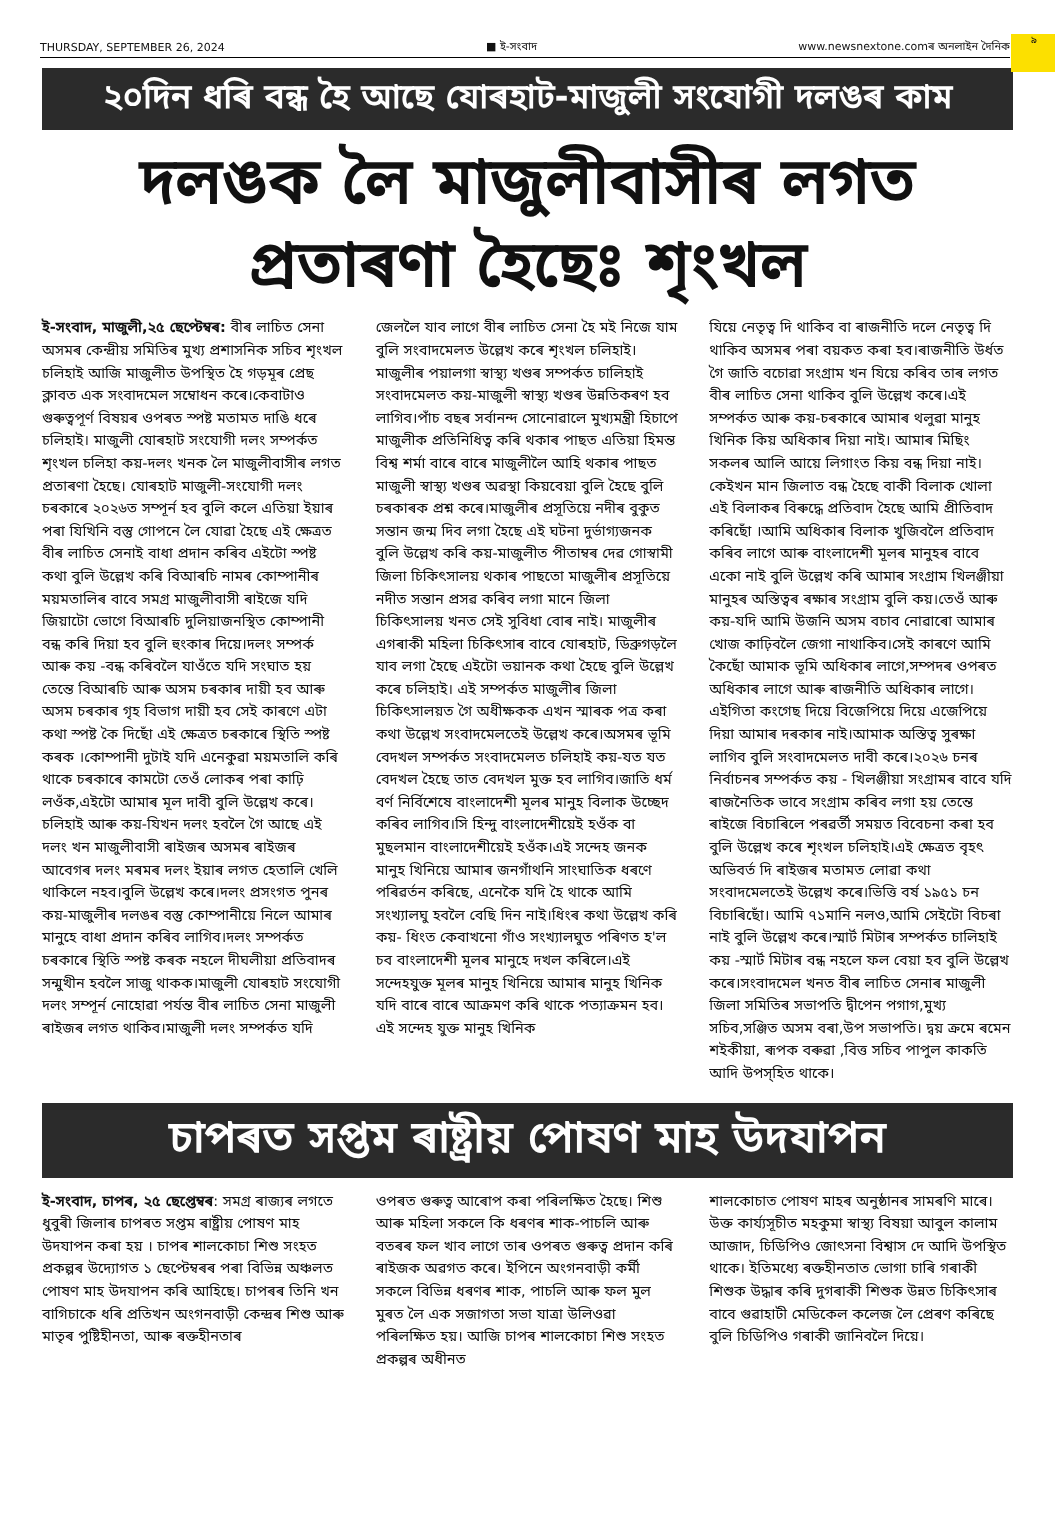THURSDAY, SEPTEMBER 26, 2024 ■ ই-সংবাদ www.newsnextone.comৰ অনলাইন দৈনিক
৯
২০দিন ধৰি বন্ধ হৈ আছে যোৰহাট-মাজুলী সংযোগী দলঙৰ কাম
দলঙক লৈ মাজুলীবাসীৰ লগত প্ৰতাৰণা হৈছেঃ শৃংখল
ই-সংবাদ, মাজুলী,২৫ ছেপ্টেম্বৰ: বীৰ লাচিত সেনা অসমৰ কেন্দ্ৰীয় সমিতিৰ মুখ্য প্ৰশাসনিক সচিব শৃংখল চলিহাই আজি মাজুলীত উপস্থিত হৈ গড়মূৰ প্ৰেছ ক্লাবত এক সংবাদমেল সম্বোধন কৰে।কেবাটাও গুৰুত্বপূৰ্ণ বিষয়ৰ ওপৰত স্পষ্ট মতামত দাঙি ধৰে চলিহাই। মাজুলী যোৰহাট সংযোগী দলং সম্পৰ্কত শৃংখল চলিহা কয়-দলং খনক লৈ মাজুলীবাসীৰ লগত প্ৰতাৰণা হৈছে। যোৰহাট মাজুলী-সংযোগী দলং চৰকাৰে ২০২৬ত সম্পূৰ্ন হব বুলি কলে এতিয়া ইয়াৰ পৰা যিখিনি বস্তু গোপনে লৈ যোৱা হৈছে এই ক্ষেত্ৰত বীৰ লাচিত সেনাই বাধা প্ৰদান কৰিব এইটো স্পষ্ট কথা বুলি উল্লেখ কৰি বিআৰচি নামৰ কোম্পানীৰ ময়মতালিৰ বাবে সমগ্ৰ মাজুলীবাসী ৰাইজে যদি জিয়াটো ভোগে বিআৰচি দুলিয়াজনস্থিত কোম্পানী বন্ধ কৰি দিয়া হব বুলি হুংকাৰ দিয়ে।দলং সম্পৰ্ক আৰু কয় -বন্ধ কৰিবলৈ যাওঁতে যদি সংঘাত হয় তেন্তে বিআৰচি আৰু অসম চৰকাৰ দায়ী হব আৰু অসম চৰকাৰ গৃহ বিভাগ দায়ী হব সেই কাৰণে এটা কথা স্পষ্ট কৈ দিছোঁ এই ক্ষেত্ৰত চৰকাৰে স্থিতি স্পষ্ট কৰক ।কোম্পানী দুটাই যদি এনেকুৱা ময়মতালি কৰি থাকে চৰকাৰে কামটো তেওঁ লোকৰ পৰা কাঢ়ি লওঁক,এইটো আমাৰ মূল দাবী বুলি উল্লেখ কৰে।চলিহাই আৰু কয়-যিখন দলং হবলৈ গৈ আছে এই দলং খন মাজুলীবাসী ৰাইজৰ অসমৰ ৰাইজৰ আবেগৰ দলং মৰমৰ দলং ইয়াৰ লগত হেতালি খেলি থাকিলে নহব।বুলি উল্লেখ কৰে।দলং প্ৰসংগত পুনৰ কয়-মাজুলীৰ দলঙৰ বস্তু কোম্পানীয়ে নিলে আমাৰ মানুহে বাধা প্ৰদান কৰিব লাগিব।দলং সম্পৰ্কত চৰকাৰে স্থিতি স্পষ্ট কৰক নহলে দীঘলীয়া প্ৰতিবাদৰ সন্মুখীন হবলৈ সাজু থাকক।মাজুলী যোৰহাট সংযোগী দলং সম্পূৰ্ন নোহোৱা পৰ্যন্ত বীৰ লাচিত সেনা মাজুলী ৰাইজৰ লগত থাকিব।মাজুলী দলং সম্পৰ্কত যদি
জেললৈ যাব লাগে বীৰ লাচিত সেনা হৈ মই নিজে যাম বুলি সংবাদমেলত উল্লেখ কৰে শৃংখল চলিহাই।মাজুলীৰ পয়ালগা স্বাস্থ্য খণ্ডৰ সম্পৰ্কত চালিহাই সংবাদমেলত কয়-মাজুলী স্বাস্থ্য খণ্ডৰ উন্নতিকৰণ হব লাগিব।পাঁচ বছৰ সৰ্বানন্দ সোনোৱালে মুখ্যমন্ত্ৰী হিচাপে মাজুলীক প্ৰতিনিধিত্ব কৰি থকাৰ পাছত এতিয়া হিমন্ত বিশ্ব শৰ্মা বাৰে বাৰে মাজুলীলৈ আহি থকাৰ পাছত মাজুলী স্বাস্থ্য খণ্ডৰ অৱস্থা কিয়বেয়া বুলি হৈছে বুলি চৰকাৰক প্ৰশ্ন কৰে।মাজুলীৰ প্ৰসূতিয়ে নদীৰ বুকুত সন্তান জন্ম দিব লগা হৈছে এই ঘটনা দুৰ্ভাগ্যজনক বুলি উল্লেখ কৰি কয়-মাজুলীত পীতাম্বৰ দেৱ গোস্বামী জিলা চিকিৎসালয় থকাৰ পাছতো মাজুলীৰ প্ৰসূতিয়ে নদীত সন্তান প্ৰসৱ কৰিব লগা মানে জিলা চিকিৎসালয় খনত সেই সুবিধা বোৰ নাই। মাজুলীৰ এগৰাকী মহিলা চিকিৎসাৰ বাবে যোৰহাট, ডিব্ৰুগড়লৈ যাব লগা হৈছে এইটো ভয়ানক কথা হৈছে বুলি উল্লেখ কৰে চলিহাই। এই সম্পৰ্কত মাজুলীৰ জিলা চিকিৎসালয়ত গৈ অধীক্ষকক এখন স্মাৰক পত্ৰ কৰা কথা উল্লেখ সংবাদমেলতেই উল্লেখ কৰে।অসমৰ ভূমি বেদখল সম্পৰ্কত সংবাদমেলত চলিহাই কয়-যত যত বেদখল হৈছে তাত বেদখল মুক্ত হব লাগিব।জাতি ধৰ্ম বৰ্ণ নিৰ্বিশেষে বাংলাদেশী মূলৰ মানুহ বিলাক উচ্ছেদ কৰিব লাগিব।সি হিন্দু বাংলাদেশীয়েই হওঁক বা মুছলমান বাংলাদেশীয়েই হওঁক।এই সন্দেহ জনক মানুহ খিনিয়ে আমাৰ জনগাঁথনি সাংঘাতিক ধৰণে পৰিৱৰ্তন কৰিছে, এনেকৈ যদি হৈ থাকে আমি সংখ্যালঘু হবলৈ বেছি দিন নাই।ধিংৰ কথা উল্লেখ কৰি কয়- ধিংত কেবাখনো গাঁও সংখ্যালঘুত পৰিণত হ'ল চব বাংলাদেশী মূলৰ মানুহে দখল কৰিলে।এই সন্দেহযুক্ত মূলৰ মানুহ খিনিয়ে আমাৰ মানুহ খিনিক যদি বাৰে বাৰে আক্ৰমণ কৰি থাকে পত্যাক্ৰমন হব।এই সন্দেহ যুক্ত মানুহ খিনিক
যিয়ে নেতৃত্ব দি থাকিব বা ৰাজনীতি দলে নেতৃত্ব দি থাকিব অসমৰ পৰা বয়কত কৰা হব।ৰাজনীতি উৰ্ধত গৈ জাতি বচোৱা সংগ্ৰাম খন যিয়ে কৰিব তাৰ লগত বীৰ লাচিত সেনা থাকিব বুলি উল্লেখ কৰে।এই সম্পৰ্কত আৰু কয়-চৰকাৰে আমাৰ থলুৱা মানুহ খিনিক কিয় অধিকাৰ দিয়া নাই। আমাৰ মিছিং সকলৰ আলি আয়ে লিগাংত কিয় বন্ধ দিয়া নাই।কেইখন মান জিলাত বন্ধ হৈছে বাকী বিলাক খোলা এই বিলাকৰ বিৰুদ্ধে প্ৰতিবাদ হৈছে আমি প্ৰীতিবাদ কৰিছোঁ ।আমি অধিকাৰ বিলাক খুজিবলৈ প্ৰতিবাদ কৰিব লাগে আৰু বাংলাদেশী মূলৰ মানুহৰ বাবে একো নাই বুলি উল্লেখ কৰি আমাৰ সংগ্ৰাম খিলঞ্জীয়া মানুহৰ অস্তিত্বৰ ৰক্ষাৰ সংগ্ৰাম বুলি কয়।তেওঁ আৰু কয়-যদি আমি উজনি অসম বচাব নোৱাৰো আমাৰ খোজ কাঢ়িবলৈ জেগা নাথাকিব।সেই কাৰণে আমি কৈছোঁ আমাক ভূমি অধিকাৰ লাগে,সম্পদৰ ওপৰত অধিকাৰ লাগে আৰু ৰাজনীতি অধিকাৰ লাগে।এইগিতা কংগেছ দিয়ে বিজেপিয়ে দিয়ে এজেপিয়ে দিয়া আমাৰ দৰকাৰ নাই।আমাক অস্তিত্ব সুৰক্ষা লাগিব বুলি সংবাদমেলত দাবী কৰে।২০২৬ চনৰ নিৰ্বাচনৰ সম্পৰ্কত কয় - খিলঞ্জীয়া সংগ্ৰামৰ বাবে যদি ৰাজনৈতিক ভাবে সংগ্ৰাম কৰিব লগা হয় তেন্তে ৰাইজে বিচাৰিলে পৰৱৰ্তী সময়ত বিবেচনা কৰা হব বুলি উল্লেখ কৰে শৃংখল চলিহাই।এই ক্ষেত্ৰত বৃহৎ অভিবৰ্ত দি ৰাইজৰ মতামত লোৱা কথা সংবাদমেলতেই উল্লেখ কৰে।ভিত্তি বৰ্ষ ১৯৫১ চন বিচাৰিছোঁ। আমি ৭১মানি নলও,আমি সেইটো বিচৰা নাই বুলি উল্লেখ কৰে।স্মাৰ্ট মিটাৰ সম্পৰ্কত চালিহাই কয় -স্মাৰ্ট মিটাৰ বন্ধ নহলে ফল বেয়া হব বুলি উল্লেখ কৰে।সংবাদমেল খনত বীৰ লাচিত সেনাৰ মাজুলী জিলা সমিতিৰ সভাপতি দ্বীপেন পগাগ,মুখ্য সচিব,সঞ্জিত অসম বৰা,উপ সভাপতি। দ্বয় ক্ৰমে ৰমেন শইকীয়া, ৰূপক বৰুৱা ,বিত্ত সচিব পাপুল কাকতি আদি উপস্হিত থাকে।
চাপৰত সপ্তম ৰাষ্ট্ৰীয় পোষণ মাহ উদযাপন
ই-সংবাদ, চাপৰ, ২৫ ছেপ্তেম্বৰ: সমগ্ৰ ৰাজ্যৰ লগতে ধুবুৰী জিলাৰ চাপৰত সপ্তম ৰাষ্ট্ৰীয় পোষণ মাহ উদযাপন কৰা হয় । চাপৰ শালকোচা শিশু সংহত প্ৰকল্পৰ উদ্যোগত ১ ছেপ্টেম্বৰৰ পৰা বিভিন্ন অঞ্চলত পোষণ মাহ উদযাপন কৰি আহিছে। চাপৰৰ তিনি খন বাগিচাকে ধৰি প্ৰতিখন অংগনবাড়ী কেন্দ্ৰৰ শিশু আৰু মাতৃৰ পুষ্টিহীনতা, আৰু ৰক্তহীনতাৰ
ওপৰত গুৰুত্ব আৰোপ কৰা পৰিলক্ষিত হৈছে। শিশু আৰু মহিলা সকলে কি ধৰণৰ শাক-পাচলি আৰু বতৰৰ ফল খাব লাগে তাৰ ওপৰত গুৰুত্ব প্ৰদান কৰি ৰাইজক অৱগত কৰে। ইপিনে অংগনবাড়ী কৰ্মী সকলে বিভিন্ন ধৰণৰ শাক, পাচলি আৰু ফল মুল মুৰত লৈ এক সজাগতা সভা যাত্ৰা উলিওৱা পৰিলক্ষিত হয়। আজি চাপৰ শালকোচা শিশু সংহত প্ৰকল্পৰ অধীনত
শালকোচাত পোষণ মাহৰ অনুষ্ঠানৰ সামৰণি মাৰে। উক্ত কাৰ্য্যসূচীত মহকুমা স্বাস্থ্য বিষয়া আবুল কালাম আজাদ, চিডিপিও জোৎসনা বিশ্বাস দে আদি উপস্থিত থাকে। ইতিমধ্যে ৰক্তহীনতাত ভোগা চাৰি গৰাকী শিশুক উদ্ধাৰ কৰি দুগৰাকী শিশুক উন্নত চিকিৎসাৰ বাবে গুৱাহাটী মেডিকেল কলেজ লৈ প্ৰেৰণ কৰিছে বুলি চিডিপিও গৰাকী জানিবলৈ দিয়ে।